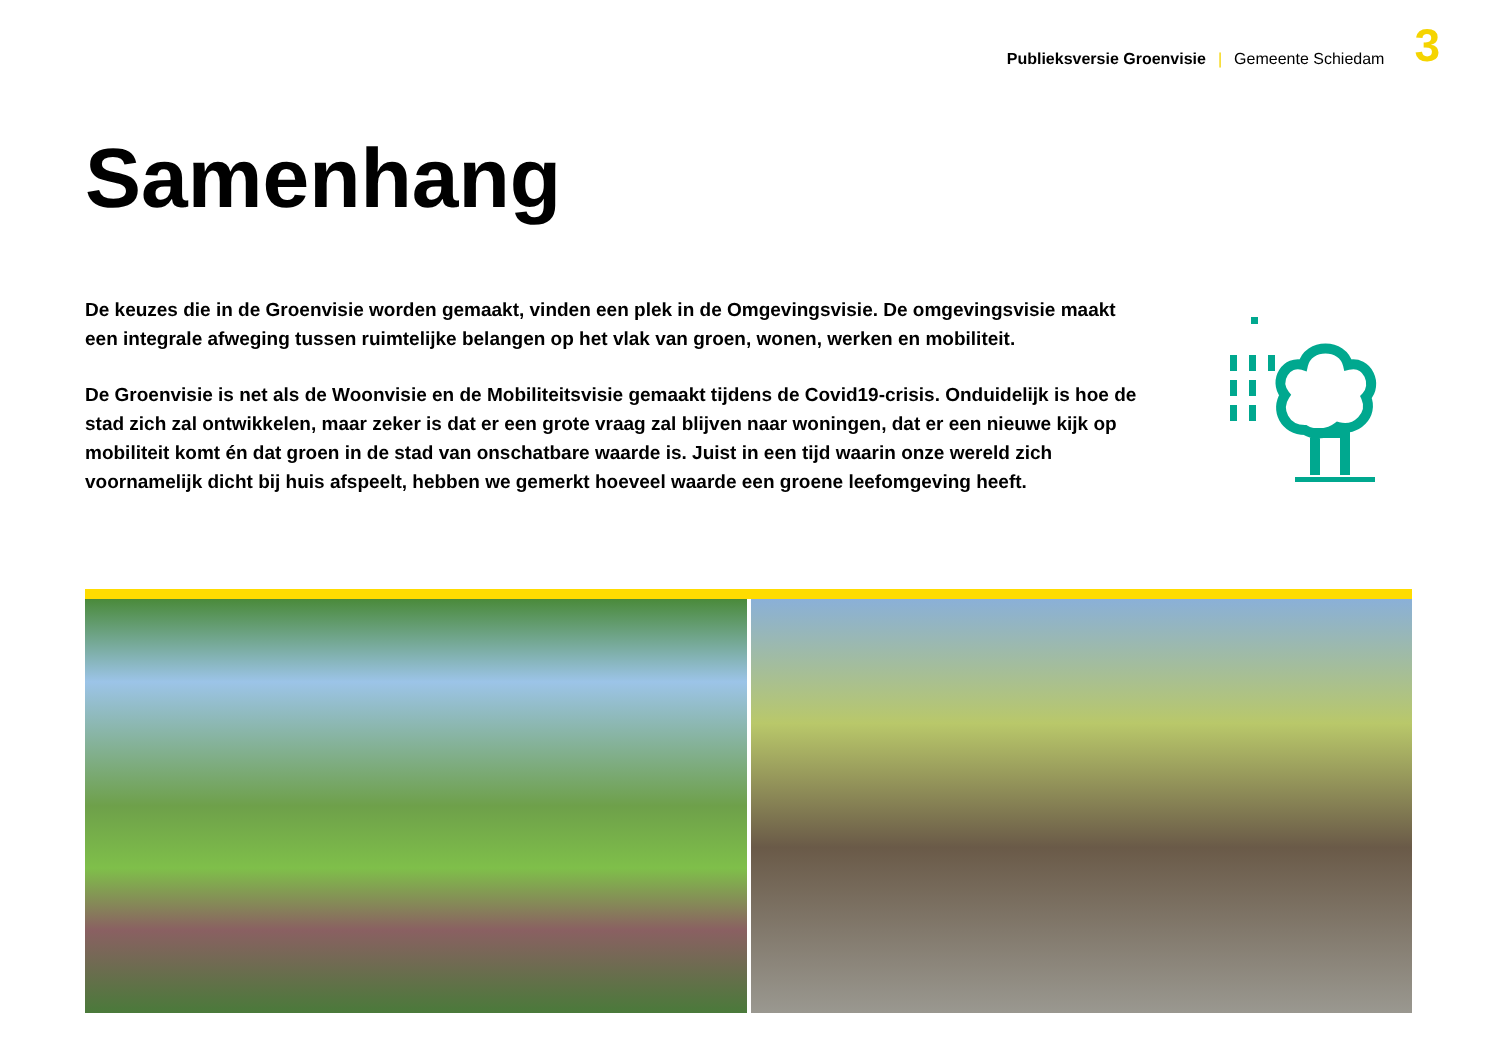Publieksversie Groenvisie | Gemeente Schiedam 3
Samenhang
De keuzes die in de Groenvisie worden gemaakt, vinden een plek in de Omgevingsvisie. De omgevingsvisie maakt een integrale afweging tussen ruimtelijke belangen op het vlak van groen, wonen, werken en mobiliteit.
De Groenvisie is net als de Woonvisie en de Mobiliteitsvisie gemaakt tijdens de Covid19-crisis. Onduidelijk is hoe de stad zich zal ontwikkelen, maar zeker is dat er een grote vraag zal blijven naar woningen, dat er een nieuwe kijk op mobiliteit komt én dat groen in de stad van onschatbare waarde is. Juist in een tijd waarin onze wereld zich voornamelijk dicht bij huis afspeelt, hebben we gemerkt hoeveel waarde een groene leefomgeving heeft.